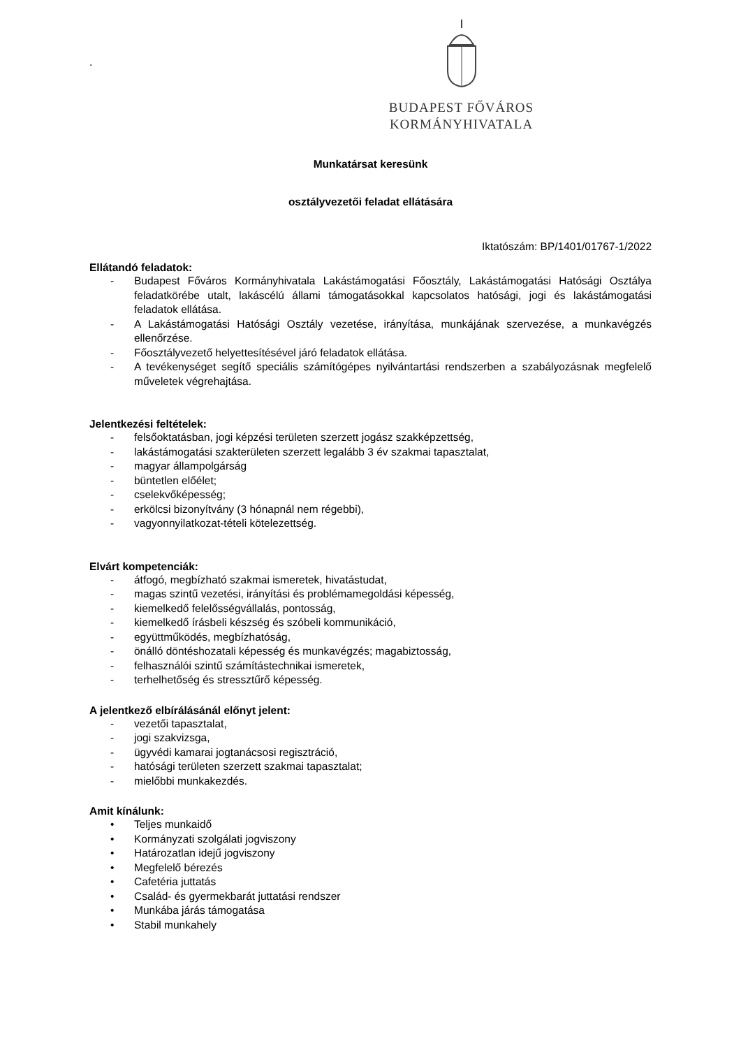.
BUDAPEST FŐVÁROS
KORMÁNYHIVATALA
Munkatársat keresünk
osztályvezetői feladat ellátására
Iktatószám: BP/1401/01767-1/2022
Ellátandó feladatok:
- Budapest Főváros Kormányhivatala Lakástámogatási Főosztály, Lakástámogatási Hatósági Osztálya feladatkörébe utalt, lakáscélú állami támogatásokkal kapcsolatos hatósági, jogi és lakástámogatási feladatok ellátása.
- A Lakástámogatási Hatósági Osztály vezetése, irányítása, munkájának szervezése, a munkavégzés ellenőrzése.
- Főosztályvezető helyettesítésével járó feladatok ellátása.
- A tevékenységet segítő speciális számítógépes nyilvántartási rendszerben a szabályozásnak megfelelő műveletek végrehajtása.
Jelentkezési feltételek:
- felsőoktatásban, jogi képzési területen szerzett jogász szakképzettség,
- lakástámogatási szakterületen szerzett legalább 3 év szakmai tapasztalat,
- magyar állampolgárság
- büntetlen előélet;
- cselekvőképesség;
- erkölcsi bizonyítvány (3 hónapnál nem régebbi),
- vagyonnyilatkozat-tételi kötelezettség.
Elvárt kompetenciák:
- átfogó, megbízható szakmai ismeretek, hivatástudat,
- magas szintű vezetési, irányítási és problémamegoldási képesség,
- kiemelkedő felelősségvállalás, pontosság,
- kiemelkedő írásbeli készség és szóbeli kommunikáció,
- együttműködés, megbízhatóság,
- önálló döntéshozatali képesség és munkavégzés; magabiztosság,
- felhasználói szintű számítástechnikai ismeretek,
- terhelhetőség és stressztűrő képesség.
A jelentkező elbírálásánál előnyt jelent:
- vezetői tapasztalat,
- jogi szakvizsga,
- ügyvédi kamarai jogtanácsosi regisztráció,
- hatósági területen szerzett szakmai tapasztalat;
- mielőbbi munkakezdés.
Amit kínálunk:
• Teljes munkaidő
• Kormányzati szolgálati jogviszony
• Határozatlan idejű jogviszony
• Megfelelő bérezés
• Cafetéria juttatás
• Család- és gyermekbarát juttatási rendszer
• Munkába járás támogatása
• Stabil munkahely